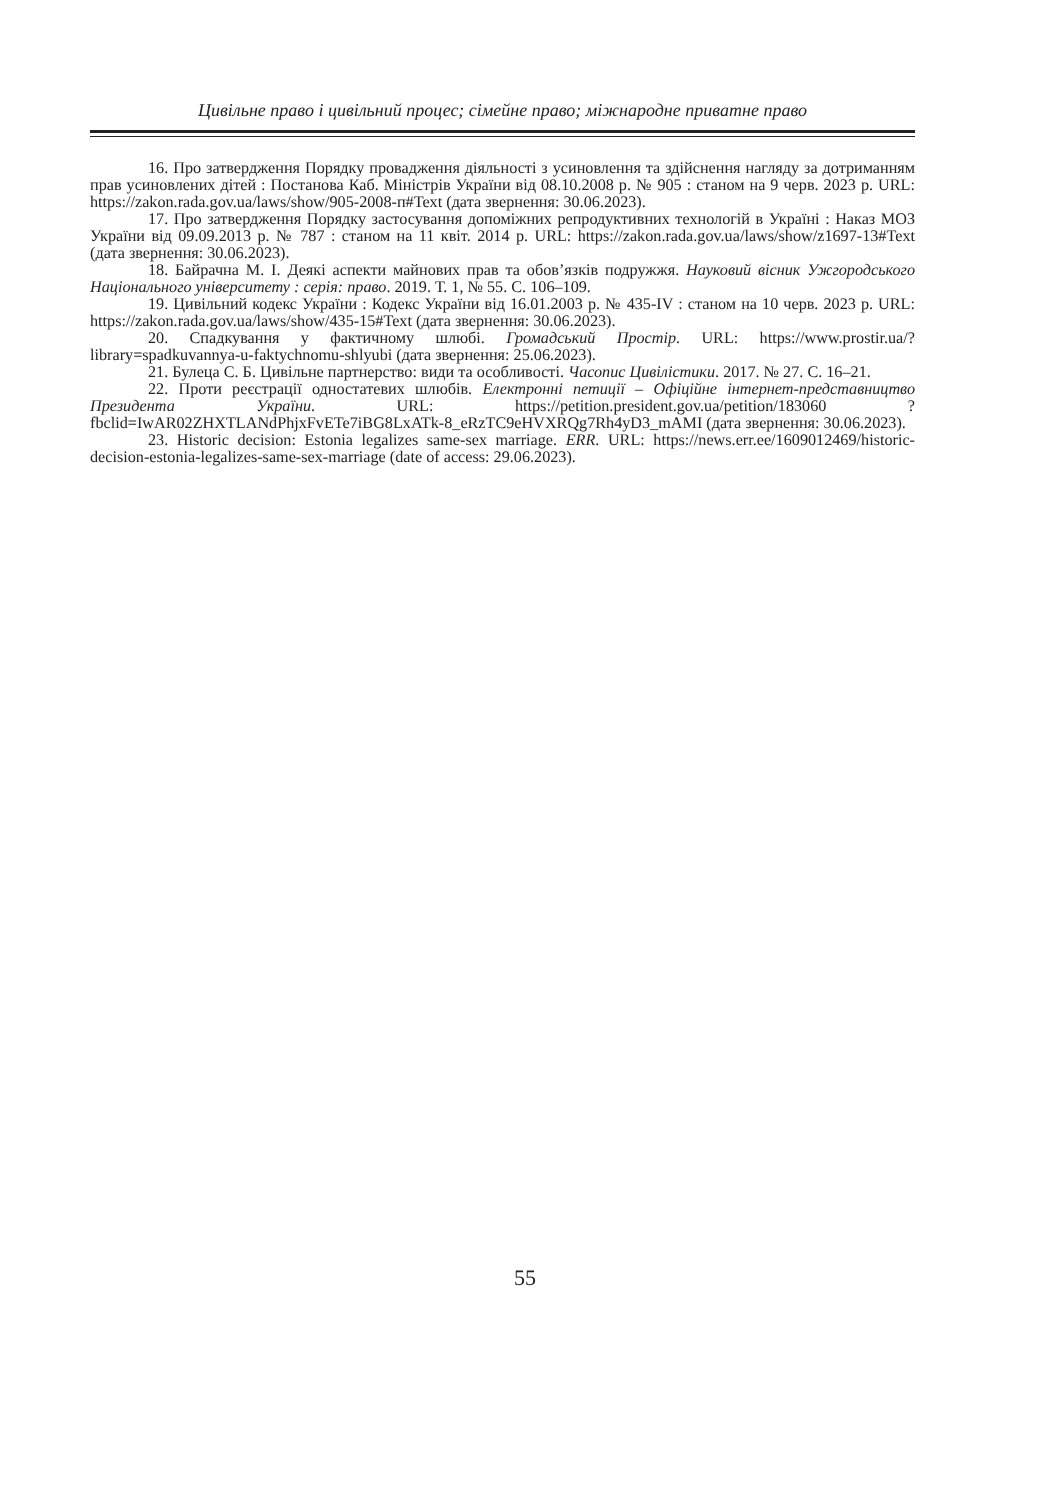Цивільне право і цивільний процес; сімейне право; міжнародне приватне право
16. Про затвердження Порядку провадження діяльності з усиновлення та здійснення нагляду за дотриманням прав усиновлених дітей : Постанова Каб. Міністрів України від 08.10.2008 р. № 905 : станом на 9 черв. 2023 р. URL: https://zakon.rada.gov.ua/laws/show/905-2008-п#Text (дата звернення: 30.06.2023).
17. Про затвердження Порядку застосування допоміжних репродуктивних технологій в Україні : Наказ МОЗ України від 09.09.2013 р. № 787 : станом на 11 квіт. 2014 р. URL: https://zakon.rada.gov.ua/laws/show/z1697-13#Text (дата звернення: 30.06.2023).
18. Байрачна М. І. Деякі аспекти майнових прав та обов’язків подружжя. Науковий вісник Ужгородського Національного університету : серія: право. 2019. Т. 1, № 55. С. 106–109.
19. Цивільний кодекс України : Кодекс України від 16.01.2003 р. № 435-IV : станом на 10 черв. 2023 р. URL: https://zakon.rada.gov.ua/laws/show/435-15#Text (дата звернення: 30.06.2023).
20. Спадкування у фактичному шлюбі. Громадський Простір. URL: https://www.prostir.ua/?library=spadkuvannya-u-faktychnomu-shlyubi (дата звернення: 25.06.2023).
21. Булеца С. Б. Цивільне партнерство: види та особливості. Часопис Цивілістики. 2017. № 27. С. 16–21.
22. Проти реєстрації одностатевих шлюбів. Електронні петиції – Офіційне інтернет-представництво Президента України. URL: https://petition.president.gov.ua/petition/183060 ?fbclid=IwAR02ZHXTLANdPhjxFvETe7iBG8LxATk-8_eRzTC9eHVXRQg7Rh4yD3_mAMI (дата звернення: 30.06.2023).
23. Historic decision: Estonia legalizes same-sex marriage. ERR. URL: https://news.err.ee/1609012469/historic-decision-estonia-legalizes-same-sex-marriage (date of access: 29.06.2023).
55